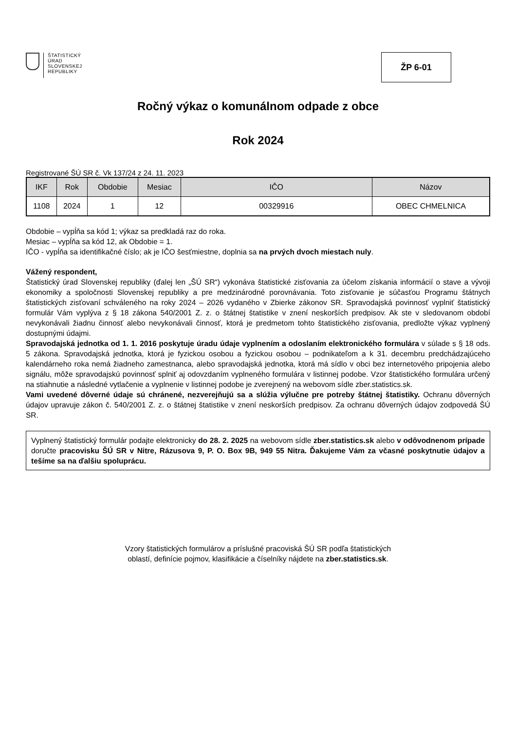ŠTATISTICKÝ
ÚRAD
SLOVENSKEJ
REPUBLIKY
ŽP 6-01
Ročný výkaz o komunálnom odpade z obce
Rok 2024
Registrované ŠÚ SR č. Vk 137/24 z 24. 11. 2023
| IKF | Rok | Obdobie | Mesiac | IČO | Názov |
| --- | --- | --- | --- | --- | --- |
| 1108 | 2024 | 1 | 12 | 00329916 | OBEC CHMELNICA |
Obdobie – vypĺňa sa kód 1; výkaz sa predkladá raz do roka.
Mesiac – vypĺňa sa kód 12, ak Obdobie = 1.
IČO - vypĺňa sa identifikačné číslo; ak je IČO šesťmiestne, doplnia sa na prvých dvoch miestach nuly.
Vážený respondent,
Štatistický úrad Slovenskej republiky (ďalej len „ŠÚ SR“) vykonáva štatistické zisťovania za účelom získania informácií o stave a vývoji ekonomiky a spoločnosti Slovenskej republiky a pre medzinárodné porovnávania. Toto zisťovanie je súčasťou Programu štátnych štatistických zisťovaní schváleného na roky 2024 – 2026 vydaného v Zbierke zákonov SR. Spravodajská povinnosť vyplniť štatistický formulár Vám vyplýva z § 18 zákona 540/2001 Z. z. o štátnej štatistike v znení neskorších predpisov. Ak ste v sledovanom období nevykonávali žiadnu činnosť alebo nevykonávali činnosť, ktorá je predmetom tohto štatistického zisťovania, predložte výkaz vyplnený dostupnými údajmi.
Spravodajská jednotka od 1. 1. 2016 poskytuje úradu údaje vyplnením a odoslaním elektronického formulára v súlade s § 18 ods. 5 zákona. Spravodajská jednotka, ktorá je fyzickou osobou a fyzickou osobou – podnikateľom a k 31. decembru predchádzajúceho kalendárneho roka nemá žiadneho zamestnanca, alebo spravodajská jednotka, ktorá má sídlo v obci bez internetového pripojenia alebo signálu, môže spravodajskú povinnosť splniť aj odovzdaním vyplneného formulára v listinnej podobe. Vzor štatistického formulára určený na stiahnutie a následné vytlačenie a vyplnenie v listinnej podobe je zverejnený na webovom sídle zber.statistics.sk.
Vami uvedené dôverné údaje sú chránené, nezverejňujú sa a slúžia výlučne pre potreby štátnej štatistiky. Ochranu dôverných údajov upravuje zákon č. 540/2001 Z. z. o štátnej štatistike v znení neskorších predpisov. Za ochranu dôverných údajov zodpovedá ŠÚ SR.
Vyplnený štatistický formulár podajte elektronicky do 28. 2. 2025 na webovom sídle zber.statistics.sk alebo v odôvodnenom prípade doručte pracovisku ŠÚ SR v Nitre, Rázusova 9, P. O. Box 9B, 949 55 Nitra. Ďakujeme Vám za včasné poskytnutie údajov a tešíme sa na ďalšiu spoluprácu.
Vzory štatistických formulárov a príslušné pracoviská ŠÚ SR podľa štatistických
oblastí, definície pojmov, klasifikácie a číselníky nájdete na zber.statistics.sk.